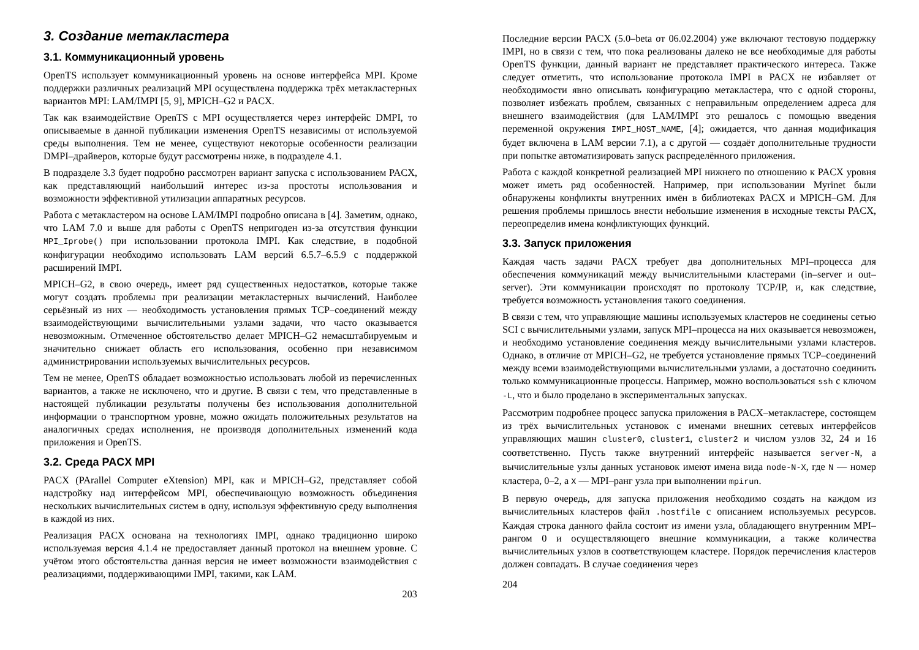3. Создание метакластера
3.1. Коммуникационный уровень
OpenTS использует коммуникационный уровень на основе интерфейса MPI. Кроме поддержки различных реализаций MPI осуществлена поддержка трёх метакластерных вариантов MPI: LAM/IMPI [5, 9], MPICH–G2 и PACX.
Так как взаимодействие OpenTS с MPI осуществляется через интерфейс DMPI, то описываемые в данной публикации изменения OpenTS независимы от используемой среды выполнения. Тем не менее, существуют некоторые особенности реализации DMPI–драйверов, которые будут рассмотрены ниже, в подразделе 4.1.
В подразделе 3.3 будет подробно рассмотрен вариант запуска с использованием PACX, как представляющий наибольший интерес из-за простоты использования и возможности эффективной утилизации аппаратных ресурсов.
Работа с метакластером на основе LAM/IMPI подробно описана в [4]. Заметим, однако, что LAM 7.0 и выше для работы с OpenTS непригоден из-за отсутствия функции MPI_Iprobe() при использовании протокола IMPI. Как следствие, в подобной конфигурации необходимо использовать LAM версий 6.5.7–6.5.9 с поддержкой расширений IMPI.
MPICH–G2, в свою очередь, имеет ряд существенных недостатков, которые также могут создать проблемы при реализации метакластерных вычислений. Наиболее серьёзный из них — необходимость установления прямых TCP–соединений между взаимодействующими вычислительными узлами задачи, что часто оказывается невозможным. Отмеченное обстоятельство делает MPICH–G2 немасштабируемым и значительно снижает область его использования, особенно при независимом администрировании используемых вычислительных ресурсов.
Тем не менее, OpenTS обладает возможностью использовать любой из перечисленных вариантов, а также не исключено, что и другие. В связи с тем, что представленные в настоящей публикации результаты получены без использования дополнительной информации о транспортном уровне, можно ожидать положительных результатов на аналогичных средах исполнения, не производя дополнительных изменений кода приложения и OpenTS.
3.2. Среда PACX MPI
PACX (PArallel Computer eXtension) MPI, как и MPICH–G2, представляет собой надстройку над интерфейсом MPI, обеспечивающую возможность объединения нескольких вычислительных систем в одну, используя эффективную среду выполнения в каждой из них.
Реализация PACX основана на технологиях IMPI, однако традиционно широко используемая версия 4.1.4 не предоставляет данный протокол на внешнем уровне. С учётом этого обстоятельства данная версия не имеет возможности взаимодействия с реализациями, поддерживающими IMPI, такими, как LAM.
203
Последние версии PACX (5.0–beta от 06.02.2004) уже включают тестовую поддержку IMPI, но в связи с тем, что пока реализованы далеко не все необходимые для работы OpenTS функции, данный вариант не представляет практического интереса. Также следует отметить, что использование протокола IMPI в PACX не избавляет от необходимости явно описывать конфигурацию метакластера, что с одной стороны, позволяет избежать проблем, связанных с неправильным определением адреса для внешнего взаимодействия (для LAM/IMPI это решалось с помощью введения переменной окружения IMPI_HOST_NAME, [4]; ожидается, что данная модификация будет включена в LAM версии 7.1), а с другой — создаёт дополнительные трудности при попытке автоматизировать запуск распределённого приложения.
Работа с каждой конкретной реализацией MPI нижнего по отношению к PACX уровня может иметь ряд особенностей. Например, при использовании Myrinet были обнаружены конфликты внутренних имён в библиотеках PACX и MPICH–GM. Для решения проблемы пришлось внести небольшие изменения в исходные тексты PACX, переопределив имена конфликтующих функций.
3.3. Запуск приложения
Каждая часть задачи PACX требует два дополнительных MPI–процесса для обеспечения коммуникаций между вычислительными кластерами (in–server и out–server). Эти коммуникации происходят по протоколу TCP/IP, и, как следствие, требуется возможность установления такого соединения.
В связи с тем, что управляющие машины используемых кластеров не соединены сетью SCI с вычислительными узлами, запуск MPI–процесса на них оказывается невозможен, и необходимо установление соединения между вычислительными узлами кластеров. Однако, в отличие от MPICH–G2, не требуется установление прямых TCP–соединений между всеми взаимодействующими вычислительными узлами, а достаточно соединить только коммуникационные процессы. Например, можно воспользоваться ssh с ключом -L, что и было проделано в экспериментальных запусках.
Рассмотрим подробнее процесс запуска приложения в PACX–метакластере, состоящем из трёх вычислительных установок с именами внешних сетевых интерфейсов управляющих машин cluster0, cluster1, cluster2 и числом узлов 32, 24 и 16 соответственно. Пусть также внутренний интерфейс называется server-N, а вычислительные узлы данных установок имеют имена вида node-N-X, где N — номер кластера, 0–2, а X — MPI–ранг узла при выполнении mpirun.
В первую очередь, для запуска приложения необходимо создать на каждом из вычислительных кластеров файл .hostfile с описанием используемых ресурсов. Каждая строка данного файла состоит из имени узла, обладающего внутренним MPI–рангом 0 и осуществляющего внешние коммуникации, а также количества вычислительных узлов в соответствующем кластере. Порядок перечисления кластеров должен совпадать. В случае соединения через
204